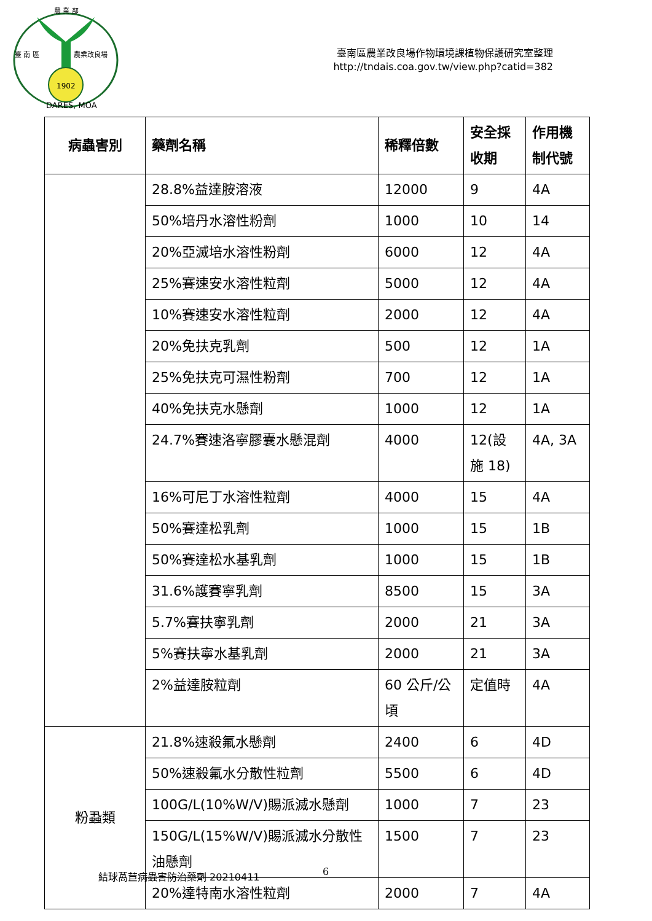1902
農 業 部
臺 南 區
農業改良場
DARES, MOA
臺南區農業改良場作物環境課植物保護研究室整理
http://tndais.coa.gov.tw/view.php?catid=382
| 病蟲害別 | 藥劑名稱 | 稀釋倍數 | 安全採收期 | 作用機制代號 |
| --- | --- | --- | --- | --- |
| | 28.8%益達胺溶液 | 12000 | 9 | 4A |
| | 50%培丹水溶性粉劑 | 1000 | 10 | 14 |
| | 20%亞滅培水溶性粉劑 | 6000 | 12 | 4A |
| | 25%賽速安水溶性粒劑 | 5000 | 12 | 4A |
| | 10%賽速安水溶性粒劑 | 2000 | 12 | 4A |
| | 20%免扶克乳劑 | 500 | 12 | 1A |
| | 25%免扶克可濕性粉劑 | 700 | 12 | 1A |
| | 40%免扶克水懸劑 | 1000 | 12 | 1A |
| | 24.7%賽速洛寧膠囊水懸混劑 | 4000 | 12(設施 18) | 4A, 3A |
| | 16%可尼丁水溶性粒劑 | 4000 | 15 | 4A |
| | 50%賽達松乳劑 | 1000 | 15 | 1B |
| | 50%賽達松水基乳劑 | 1000 | 15 | 1B |
| | 31.6%護賽寧乳劑 | 8500 | 15 | 3A |
| | 5.7%賽扶寧乳劑 | 2000 | 21 | 3A |
| | 5%賽扶寧水基乳劑 | 2000 | 21 | 3A |
| | 2%益達胺粒劑 | 60 公斤/公頃 | 定值時 | 4A |
| 粉蝨類 | 21.8%速殺氟水懸劑 | 2400 | 6 | 4D |
| | 50%速殺氟水分散性粒劑 | 5500 | 6 | 4D |
| | 100G/L(10%W/V)賜派滅水懸劑 | 1000 | 7 | 23 |
| | 150G/L(15%W/V)賜派滅水分散性油懸劑 | 1500 | 7 | 23 |
| | 20%達特南水溶性粒劑 | 2000 | 7 | 4A |
結球萵苣病蟲害防治藥劑 20210411 6